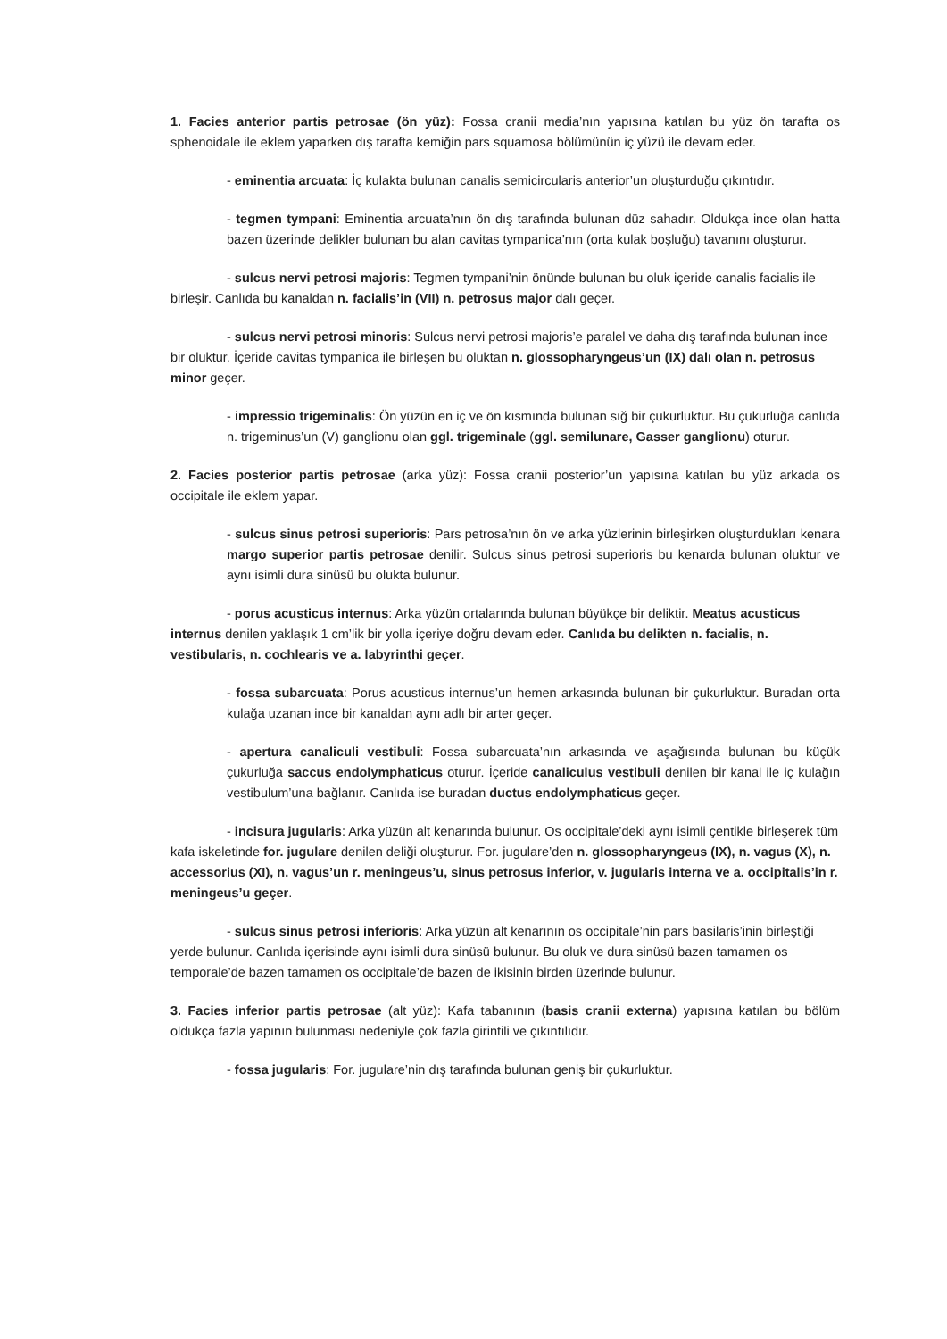1. Facies anterior partis petrosae (ön yüz): Fossa cranii media’nın yapısına katılan bu yüz ön tarafta os sphenoidale ile eklem yaparken dış tarafta kemiğin pars squamosa bölümünün iç yüzü ile devam eder.
- eminentia arcuata: İç kulakta bulunan canalis semicircularis anterior’un oluşturduğu çıkıntıdır.
- tegmen tympani: Eminentia arcuata’nın ön dış tarafında bulunan düz sahadır. Oldukça ince olan hatta bazen üzerinde delikler bulunan bu alan cavitas tympanica’nın (orta kulak boşluğu) tavanını oluşturur.
- sulcus nervi petrosi majoris: Tegmen tympani’nin önünde bulunan bu oluk içeride canalis facialis ile birleşir. Canlıda bu kanaldan n. facialis’in (VII) n. petrosus major dalı geçer.
- sulcus nervi petrosi minoris: Sulcus nervi petrosi majoris’e paralel ve daha dış tarafında bulunan ince bir oluktur. İçeride cavitas tympanica ile birleşen bu oluktan n. glossopharyngeus’un (IX) dalı olan n. petrosus minor geçer.
- impressio trigeminalis: Ön yüzün en iç ve ön kısmında bulunan sığ bir çukurluktur. Bu çukurluğa canlıda n. trigeminus’un (V) ganglionu olan ggl. trigeminale (ggl. semilunare, Gasser ganglionu) oturur.
2. Facies posterior partis petrosae (arka yüz): Fossa cranii posterior’un yapısına katılan bu yüz arkada os occipitale ile eklem yapar.
- sulcus sinus petrosi superioris: Pars petrosa’nın ön ve arka yüzlerinin birleşirken oluşturdukları kenara margo superior partis petrosae denilir. Sulcus sinus petrosi superioris bu kenarda bulunan oluktur ve aynı isimli dura sinüsü bu olukta bulunur.
- porus acusticus internus: Arka yüzün ortalarında bulunan büyükçe bir deliktir. Meatus acusticus internus denilen yaklaşık 1 cm’lik bir yolla içeriye doğru devam eder. Canlıda bu delikten n. facialis, n. vestibularis, n. cochlearis ve a. labyrinthi geçer.
- fossa subarcuata: Porus acusticus internus’un hemen arkasında bulunan bir çukurluktur. Buradan orta kulağa uzanan ince bir kanaldan aynı adlı bir arter geçer.
- apertura canaliculi vestibuli: Fossa subarcuata’nın arkasında ve aşağısında bulunan bu küçük çukurluğa saccus endolymphaticus oturur. İçeride canaliculus vestibuli denilen bir kanal ile iç kulağın vestibulum’una bağlanır. Canlıda ise buradan ductus endolymphaticus geçer.
- incisura jugularis: Arka yüzün alt kenarında bulunur. Os occipitale’deki aynı isimli çentikle birleşerek tüm kafa iskeletinde for. jugulare denilen deliği oluşturur. For. jugulare’den n. glossopharyngeus (IX), n. vagus (X), n. accessorius (XI), n. vagus’un r. meningeus’u, sinus petrosus inferior, v. jugularis interna ve a. occipitalis’in r. meningeus’u geçer.
- sulcus sinus petrosi inferioris: Arka yüzün alt kenarının os occipitale’nin pars basilaris’inin birleştiği yerde bulunur. Canlıda içerisinde aynı isimli dura sinüsü bulunur. Bu oluk ve dura sinüsü bazen tamamen os temporale’de bazen tamamen os occipitale’de bazen de ikisinin birden üzerinde bulunur.
3. Facies inferior partis petrosae (alt yüz): Kafa tabanının (basis cranii externa) yapısına katılan bu bölüm oldukça fazla yapının bulunması nedeniyle çok fazla girintili ve çıkıntılıdır.
- fossa jugularis: For. jugulare’nin dış tarafında bulunan geniş bir çukurluktur.